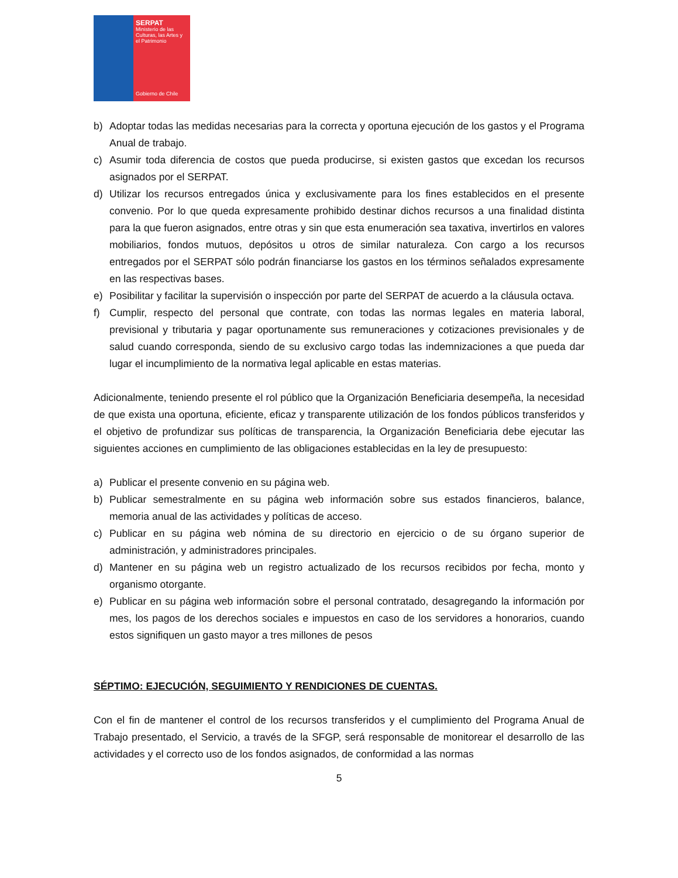SERPAT
Ministerio de las Culturas, las Artes y el Patrimonio
Gobierno de Chile
b) Adoptar todas las medidas necesarias para la correcta y oportuna ejecución de los gastos y el Programa Anual de trabajo.
c) Asumir toda diferencia de costos que pueda producirse, si existen gastos que excedan los recursos asignados por el SERPAT.
d) Utilizar los recursos entregados única y exclusivamente para los fines establecidos en el presente convenio. Por lo que queda expresamente prohibido destinar dichos recursos a una finalidad distinta para la que fueron asignados, entre otras y sin que esta enumeración sea taxativa, invertirlos en valores mobiliarios, fondos mutuos, depósitos u otros de similar naturaleza. Con cargo a los recursos entregados por el SERPAT sólo podrán financiarse los gastos en los términos señalados expresamente en las respectivas bases.
e) Posibilitar y facilitar la supervisión o inspección por parte del SERPAT de acuerdo a la cláusula octava.
f) Cumplir, respecto del personal que contrate, con todas las normas legales en materia laboral, previsional y tributaria y pagar oportunamente sus remuneraciones y cotizaciones previsionales y de salud cuando corresponda, siendo de su exclusivo cargo todas las indemnizaciones a que pueda dar lugar el incumplimiento de la normativa legal aplicable en estas materias.
Adicionalmente, teniendo presente el rol público que la Organización Beneficiaria desempeña, la necesidad de que exista una oportuna, eficiente, eficaz y transparente utilización de los fondos públicos transferidos y el objetivo de profundizar sus políticas de transparencia, la Organización Beneficiaria debe ejecutar las siguientes acciones en cumplimiento de las obligaciones establecidas en la ley de presupuesto:
a) Publicar el presente convenio en su página web.
b) Publicar semestralmente en su página web información sobre sus estados financieros, balance, memoria anual de las actividades y políticas de acceso.
c) Publicar en su página web nómina de su directorio en ejercicio o de su órgano superior de administración, y administradores principales.
d) Mantener en su página web un registro actualizado de los recursos recibidos por fecha, monto y organismo otorgante.
e) Publicar en su página web información sobre el personal contratado, desagregando la información por mes, los pagos de los derechos sociales e impuestos en caso de los servidores a honorarios, cuando estos signifiquen un gasto mayor a tres millones de pesos
SÉPTIMO: EJECUCIÓN, SEGUIMIENTO Y RENDICIONES DE CUENTAS.
Con el fin de mantener el control de los recursos transferidos y el cumplimiento del Programa Anual de Trabajo presentado, el Servicio, a través de la SFGP, será responsable de monitorear el desarrollo de las actividades y el correcto uso de los fondos asignados, de conformidad a las normas
5